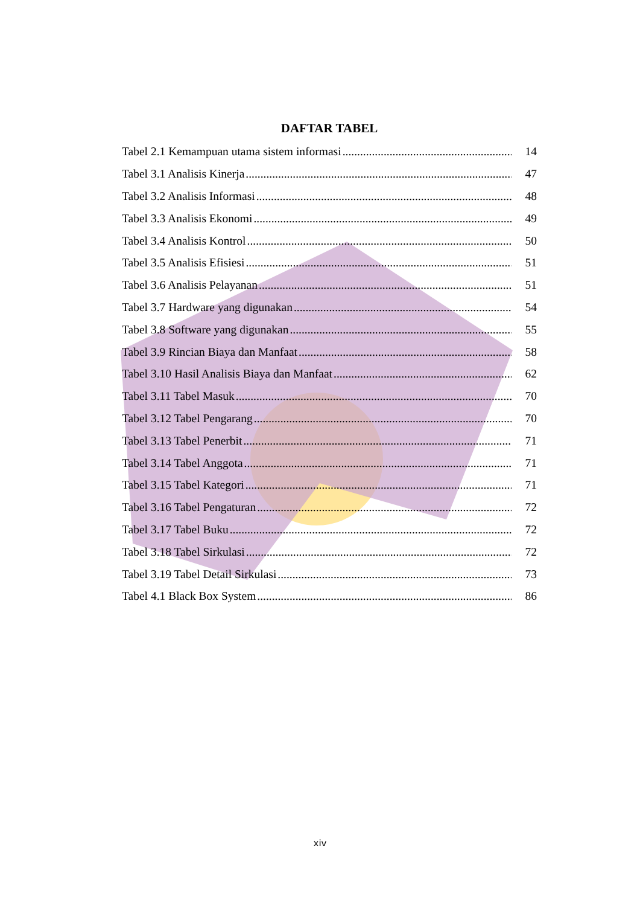DAFTAR TABEL
Tabel 2.1 Kemampuan utama sistem informasi 14
Tabel 3.1 Analisis Kinerja 47
Tabel 3.2 Analisis Informasi 48
Tabel 3.3 Analisis Ekonomi 49
Tabel 3.4 Analisis Kontrol 50
Tabel 3.5 Analisis Efisiesi 51
Tabel 3.6 Analisis Pelayanan 51
Tabel 3.7 Hardware yang digunakan 54
Tabel 3.8 Software yang digunakan 55
Tabel 3.9 Rincian Biaya dan Manfaat 58
Tabel 3.10 Hasil Analisis Biaya dan Manfaat 62
Tabel 3.11 Tabel Masuk 70
Tabel 3.12 Tabel Pengarang 70
Tabel 3.13 Tabel Penerbit 71
Tabel 3.14 Tabel Anggota 71
Tabel 3.15 Tabel Kategori 71
Tabel 3.16 Tabel Pengaturan 72
Tabel 3.17 Tabel Buku 72
Tabel 3.18 Tabel Sirkulasi 72
Tabel 3.19 Tabel Detail Sirkulasi 73
Tabel 4.1 Black Box System 86
xiv